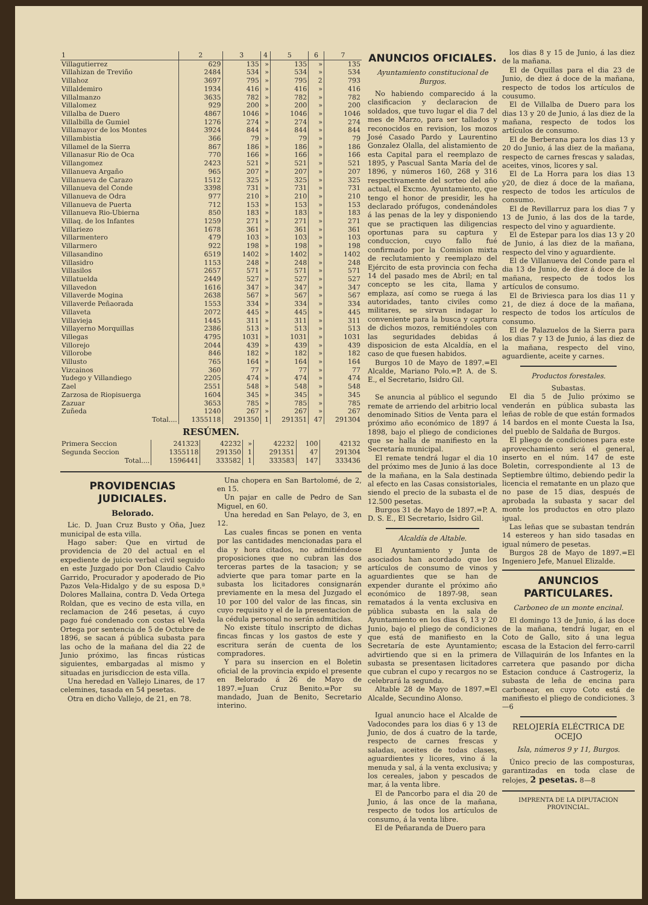| 1 | 2 | 3 | 4 | 5 | 6 | 7 |
| --- | --- | --- | --- | --- | --- | --- |
| Villagutierrez | 629 | 135 | » | 135 | » | 135 |
| Villahizan de Treviño | 2484 | 534 | » | 534 | » | 534 |
| Villahoz | 3697 | 795 | » | 795 | 2 | 793 |
| Villaldemiro | 1934 | 416 | » | 416 | » | 416 |
| Villalmanzo | 3635 | 782 | » | 782 | » | 782 |
| Villalomez | 929 | 200 | » | 200 | » | 200 |
| Villalba de Duero | 4867 | 1046 | » | 1046 | » | 1046 |
| Villalbilla de Gumiel | 1276 | 274 | » | 274 | » | 274 |
| Villamayor de los Montes | 3924 | 844 | » | 844 | » | 844 |
| Villambistia | 366 | 79 | » | 79 | » | 79 |
| Villamel de la Sierra | 867 | 186 | » | 186 | » | 186 |
| Villanasur Rio de Oca | 770 | 166 | » | 166 | » | 166 |
| Villangomez | 2423 | 521 | » | 521 | » | 521 |
| Villanueva Argaño | 965 | 207 | » | 207 | » | 207 |
| Villanueva de Carazo | 1512 | 325 | » | 325 | » | 325 |
| Villanueva del Conde | 3398 | 731 | » | 731 | » | 731 |
| Villanueva de Odra | 977 | 210 | » | 210 | » | 210 |
| Villanueva de Puerta | 712 | 153 | » | 153 | » | 153 |
| Villanueva Rio-Ubierna | 850 | 183 | » | 183 | » | 183 |
| Villaq. de los Infantes | 1259 | 271 | » | 271 | » | 271 |
| Villariezo | 1678 | 361 | » | 361 | » | 361 |
| Villarmentero | 479 | 103 | » | 103 | » | 103 |
| Villarmero | 922 | 198 | » | 198 | » | 198 |
| Villasandino | 6519 | 1402 | » | 1402 | » | 1402 |
| Villasidro | 1153 | 248 | » | 248 | » | 248 |
| Villasilos | 2657 | 571 | » | 571 | » | 571 |
| Villatuelda | 2449 | 527 | » | 527 | » | 527 |
| Villavedon | 1616 | 347 | » | 347 | » | 347 |
| Villaverde Mogina | 2638 | 567 | » | 567 | » | 567 |
| Villaverde Peñaorada | 1553 | 334 | » | 334 | » | 334 |
| Villaveta | 2072 | 445 | » | 445 | » | 445 |
| Villavieja | 1445 | 311 | » | 311 | » | 311 |
| Villayerno Morquillas | 2386 | 513 | » | 513 | » | 513 |
| Villegas | 4795 | 1031 | » | 1031 | » | 1031 |
| Villorejo | 2044 | 439 | » | 439 | » | 439 |
| Villorobe | 846 | 182 | » | 182 | » | 182 |
| Villusto | 765 | 164 | » | 164 | » | 164 |
| Vizcainos | 360 | 77 | » | 77 | » | 77 |
| Yudego y Villandiego | 2205 | 474 | » | 474 | » | 474 |
| Zael | 2551 | 548 | » | 548 | » | 548 |
| Zarzosa de Riopisuerga | 1604 | 345 | » | 345 | » | 345 |
| Zazuar | 3653 | 785 | » | 785 | » | 785 |
| Zuñeda | 1240 | 267 | » | 267 | » | 267 |
| Total.... | 1355118 | 291350 | 1 | 291351 | 47 | 291304 |
RESÚMEN.
| Primera Seccion | 241323 | 42232 | » | 42232 | 100 | 42132 |
| Segunda Seccion | 1355118 | 291350 | 1 | 291351 | 47 | 291304 |
| Total.... | 1596441 | 333582 | 1 | 333583 | 147 | 333436 |
PROVIDENCIAS JUDICIALES.
Belorado.
Lic. D. Juan Cruz Busto y Oña, Juez municipal de esta villa.
Hago saber: Que en virtud de providencia de 20 del actual en el expediente de juicio verbal civil seguido en este Juzgado por Don Claudio Calvo Garrido, Procurador y apoderado de Pio Pazos Vela-Hidalgo y de su esposa D.ª Dolores Mallaina, contra D. Veda Ortega Roldan, que es vecino de esta villa, en reclamacion de 246 pesetas, á cuyo pago fué condenado con costas el Veda Ortega por sentencia de 5 de Octubre de 1896, se sacan á pública subasta para las ocho de la mañana del dia 22 de Junio próximo, las fincas rústicas siguientes, embargadas al mismo y situadas en jurisdiccion de esta villa.
Una heredad en Vallejo Linares, de 17 celemines, tasada en 54 pesetas.
Otra en dicho Vallejo, de 21, en 78.
Una chopera en San Bartolomé, de 2, en 15.
Un pajar en calle de Pedro de San Miguel, en 60.
Una heredad en San Pelayo, de 3, en 12.
Las cuales fincas se ponen en venta por las cantidades mencionadas para el dia y hora citados, no admitiéndose proposiciones que no cubran las dos terceras partes de la tasacion; y se advierte que para tomar parte en la subasta los licitadores consignarán previamente en la mesa del Juzgado el 10 por 100 del valor de las fincas, sin cuyo requisito y el de la presentacion de la cédula personal no serán admitidas.
No existe título inscripto de dichas fincas fincas y los gastos de este y escritura serán de cuenta de los compradores.
Y para su insercion en el Boletin oficial de la provincia expido el presente en Belorado á 26 de Mayo de 1897.=Juan Cruz Benito.=Por su mandado, Juan de Benito, Secretario interino.
ANUNCIOS OFICIALES.
Ayuntamiento constitucional de Burgos.
No habiendo comparecido á la clasificacion y declaracion de soldados, que tuvo lugar el dia 7 del mes de Marzo, para ser tallados y reconocidos en revision, los mozos José Casado Pardo y Laurentino Gonzalez Olalla, del alistamiento de esta Capital para el reemplazo de 1895, y Pascual Santa María del de 1896, y números 160, 268 y 316 respectivamente del sorteo del año actual, el Excmo. Ayuntamiento, que tengo el honor de presidir, les ha declarado prófugos, condenándoles á las penas de la ley y disponiendo que se practiquen las diligencias oportunas para su captura y conduccion, cuyo fallo fué confirmado por la Comision mixta de reclutamiento y reemplazo del Ejército de esta provincia con fecha 14 del pasado mes de Abril; en tal concepto se les cita, llama y emplaza, así como se ruega á las autoridades, tanto civiles como militares, se sirvan indagar lo conveniente para la busca y captura de dichos mozos, remitiéndoles con las seguridades debidas á disposicion de esta Alcaldía, en el caso de que fuesen habidos.
Burgos 10 de Mayo de 1897.=El Alcalde, Mariano Polo.=P. A. de S. E., el Secretario, Isidro Gil.
Se anuncia al público el segundo remate de arriendo del arbitrio local denominado Sitios de Venta para el próximo año económico de 1897 á 1898, bajo el pliego de condiciones que se halla de manifiesto en la Secretaría municipal.
El remate tendrá lugar el dia 10 del próximo mes de Junio á las doce de la mañana, en la Sala destinada al efecto en las Casas consistoriales, siendo el precio de la subasta el de 12.500 pesetas.
Burgos 31 de Mayo de 1897.=P. A. D. S. E., El Secretario, Isidro Gil.
Alcaldía de Altable.
El Ayuntamiento y Junta de asociados han acordado que los artículos de consumo de vinos y aguardientes que se han de expender durante el próximo año económico de 1897-98, sean rematados á la venta exclusiva en pública subasta en la sala de Ayuntamiento en los dias 6, 13 y 20 Junio, bajo el pliego de condiciones que está de manifiesto en la Secretaría de este Ayuntamiento; advirtiendo que si en la primera subasta se presentasen licitadores que cubran el cupo y recargos no se celebrará la segunda.
Altable 28 de Mayo de 1897.=El Alcalde, Secundino Alonso.
Igual anuncio hace el Alcalde de Vadocondes para los dias 6 y 13 de Junio, de dos á cuatro de la tarde, respecto de carnes frescas y saladas, aceites de todas clases, aguardientes y licores, vino á la menuda y sal, á la venta exclusiva; y los cereales, jabon y pescados de mar, á la venta libre.
El de Pancorbo para el dia 20 de Junio, á las once de la mañana, respecto de todos los artículos de consumo, á la venta libre.
El de Peñaranda de Duero para
los dias 8 y 15 de Junio, á las diez de la mañana.
El de Oquillas para el dia 23 de Junio, de diez á doce de la mañana, respecto de todos los artículos de cousumo.
El de Villalba de Duero para los dias 13 y 20 de Junio, á las diez de la mañana, respecto de todos los artículos de consumo.
El de Berberana para los dias 13 y 20 do Junio, á las diez de la mañana, respecto de carnes frescas y saladas, aceites, vinos, licores y sal.
El de La Horra para los dias 13 y20, de diez á doce de la mañana, respecto de todos les artículos de consumo.
El de Revillarruz para los dias 7 y 13 de Junio, á las dos de la tarde, respecto del vino y aguardiente.
El de Estepar para los dias 13 y 20 de Junio, á las diez de la mañana, respecto del vino y aguardiente.
El de Villanueva del Conde para el dia 13 de Junio, de diez á doce de la mañana, respecto de todos los artículos de consumo.
El de Briviesca para los dias 11 y 21, de diez á doce de la mañana, respecto de todos los artículos de consumo.
El de Palazuelos de la Sierra para los dias 7 y 13 de Junio, á las diez de la mañana, respecto del vino, aguardiente, aceite y carnes.
Productos forestales.
Subastas.
El dia 5 de Julio próximo se venderán en pública subasta las leñas de roble de que están formados 14 bardos en el monte Cuesta la Isa, del pueblo de Saldaña de Burgos.
El pliego de condiciones para este aprovechamiento será el general, inserto en el núm. 147 de este Boletin, correspondiente al 13 de Septiembre último, debiendo pedir la licencia el rematante en un plazo que no pase de 15 dias, después de aprobada la subasta y sacar del monte los productos en otro plazo igual.
Las leñas que se subastan tendrán 14 estereos y han sido tasadas en igual número de pesetas.
Burgos 28 de Mayo de 1897.=El Ingeniero Jefe, Manuel Elizalde.
ANUNCIOS PARTICULARES.
Carboneo de un monte encinal.
El domingo 13 de Junio, á las doce de la mañana, tendrá lugar, en el Coto de Gallo, sito á una legua escasa de la Estacion del ferro-carril de Villaquirán de los Infantes en la carretera que pasando por dicha Estacion conduce á Castrogeriz, la subasta de leña de encina para carbonear, en cuyo Coto está de manifiesto el pliego de condiciones. 3—6
RELOJERÍA ELÉCTRICA DE OCEJO
Isla, números 9 y 11, Burgos.
Único precio de las composturas, garantizadas en toda clase de relojes, 2 pesetas. 8—8
IMPRENTA DE LA DIPUTACION PROVINCIAL.